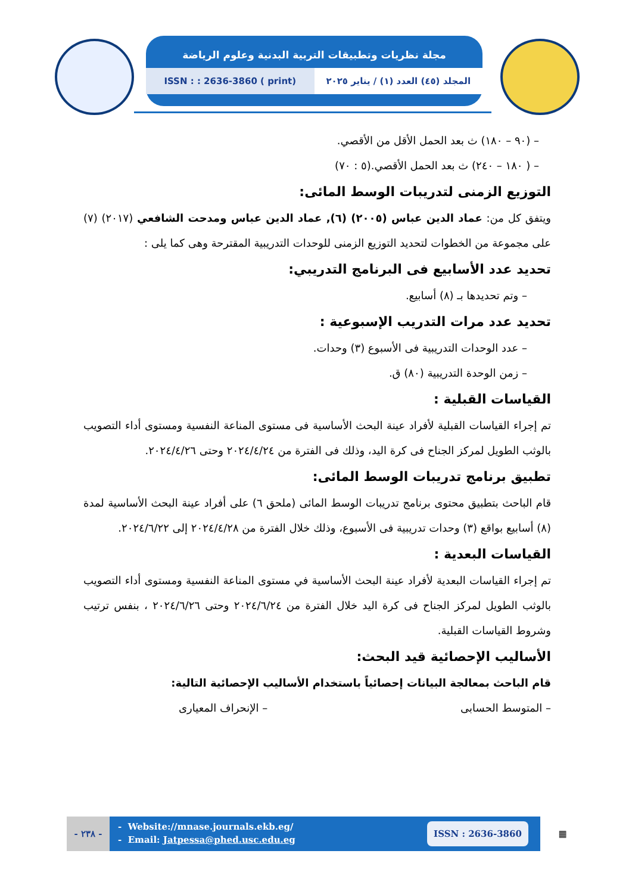مجلة نظريات وتطبيقات التربية البدنية وعلوم الرياضة
ISSN : : 2636-3860 ( print) المجلد (٤٥) العدد (١) / يناير ٢٠٢٥
– (٩٠ – ١٨٠) ث بعد الحمل الأقل من الأقصي.
– ( ١٨٠ – ٢٤٠) ث بعد الحمل الأقصي.(٥ : ٧٠)
التوزيع الزمنى لتدريبات الوسط المائى:
ويتفق كل من: عماد الدين عباس (٢٠٠٥) (٦), عماد الدين عباس ومدحت الشافعي (٢٠١٧) (٧) على مجموعة من الخطوات لتحديد التوزيع الزمنى للوحدات التدريبية المقترحة وهى كما يلى :
تحديد عدد الأسابيع فى البرنامج التدريبي:
– وتم تحديدها بـ (٨) أسابيع.
تحديد عدد مرات التدريب الإسبوعية :
– عدد الوحدات التدريبية فى الأسبوع (٣) وحدات.
– زمن الوحدة التدريبية (٨٠) ق.
القياسات القبلية :
تم إجراء القياسات القبلية لأفراد عينة البحث الأساسية فى مستوى المناعة النفسية ومستوى أداء التصويب بالوثب الطويل لمركز الجناح فى كرة اليد، وذلك فى الفترة من ٢٠٢٤/٤/٢٤ وحتى ٢٠٢٤/٤/٢٦.
تطبيق برنامج تدريبات الوسط المائى:
قام الباحث بتطبيق محتوى برنامج تدريبات الوسط المائى (ملحق ٦) على أفراد عينة البحث الأساسية لمدة (٨) أسابيع بواقع (٣) وحدات تدريبية فى الأسبوع، وذلك خلال الفترة من ٢٠٢٤/٤/٢٨ إلى ٢٠٢٤/٦/٢٢.
القياسات البعدية :
تم إجراء القياسات البعدية لأفراد عينة البحث الأساسية في مستوى المناعة النفسية ومستوى أداء التصويب بالوثب الطويل لمركز الجناح فى كرة اليد خلال الفترة من ٢٠٢٤/٦/٢٤ وحتى ٢٠٢٤/٦/٢٦ ، بنفس ترتيب وشروط القياسات القبلية.
الأساليب الإحصائية قيد البحث:
قام الباحث بمعالجة البيانات إحصائياً باستخدام الأساليب الإحصائية التالية:
– المتوسط الحسابى – الإنحراف المعيارى
- ٢٣٨ -
- Website://mnase.journals.ekb.eg/
- Email: Jatpessa@phed.usc.edu.eg
ISSN : 2636-3860
▦